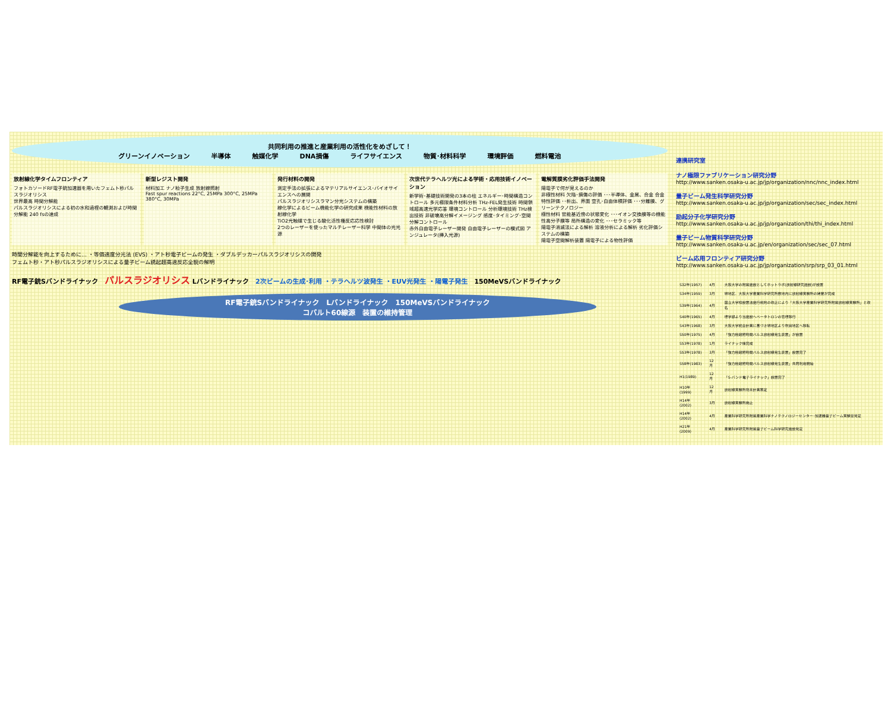共同利用の推進と産業利用の活性化をめざして！
グリーンイノベーション 半導体 触媒化学 DNA損傷 ライフサイエンス 物質･材料科学 環境評価 燃料電池
放射線化学タイムフロンティア
フォトカソードRF電子銃加速器を用いたフェムト秒パルスラジオリシス
世界最高 時間分解能
パルスラジオリシスによる初の水和過程の観測および時間分解能 240 fsの達成
新型レジスト開発
材料加工 ナノ粒子生成 放射線照射
Fast spur reactions 22°C, 25MPa 300°C, 25MPa 380°C, 30MPa
発行材料の開発
測定手法の拡張によるマテリアルサイエンス･バイオサイエンスへの展開
パルスラジオリシスラマン分光システムの構築
線化学によるビーム機能化学の研究成果 機能性材料の放射線化学
TiO2光触媒で生じる酸化活性種反応応性検討
2つのレーザーを使ったマルチレーザー科学 中間体の光光源
次世代テラヘルツ光による学術・応用技術イノベーション
新学術･基礎技術開発の3本の柱 エネルギー･時間構造コントロール 多元極限条件材料分析 THz-FEL発生技術 時間領域超高速光学応答 環境コントロール 分析環境技術 THz検出技術 非破壊高分解イメージング 感度･タイミング･空間分解コントロール
赤外自由電子レーザー開発 自由電子レーザーの模式図 アンジュレータ(挿入光源)
電解質膜劣化評価手法開発
陽電子で何が見えるのか
非極性材料 欠陥･損傷の評価 ･･･半導体、金属、合金 合金特性評価 ･･析出、界面 空孔･自由体積評価 ･･･分離膜、グリーンテクノロジー
極性材料 官能基近傍の状態変化 ･･･イオン交換膜等の機能性高分子膜等 局所構造の変化 ･･･セラミック等
陽電子消滅法による解析 溶液分析による解析 劣化評価システムの構築
陽電子空間解析装置 陽電子による物性評価
時間分解能を向上するために… ・等価速度分光法 (EVS) ・アト秒電子ビームの発生 ・ダブルデッカーパルスラジオリシスの開発
フェムト秒・アト秒パルスラジオリシスによる量子ビーム誘起超高速反応全貌の解明
RF電子銃Sバンドライナック　パルスラジオリシス Lバンドライナック　2次ビームの生成･利用 ・テラヘルツ波発生 ・EUV光発生 ・陽電子発生　150MeVSバンドライナック
RF電子銃Sバンドライナック　Lバンドライナック　150MeVSバンドライナック
コバルト60線源　装置の維持管理
連携研究室
ナノ極限ファブリケーション研究分野
http://www.sanken.osaka-u.ac.jp/jp/organization/nnc/nnc_index.html
量子ビーム発生科学研究分野
http://www.sanken.osaka-u.ac.jp/jp/organization/sec/sec_index.html
励起分子化学研究分野
http://www.sanken.osaka-u.ac.jp/jp/organization/thi/thi_index.html
量子ビーム物質科学研究分野
http://www.sanken.osaka-u.ac.jp/en/organization/sec/sec_07.html
ビーム応用フロンティア研究分野
http://www.sanken.osaka-u.ac.jp/jp/organization/srp/srp_03_01.html
| S32年(1957) | 4月 | 大阪大学の附属施設としてホットラボ(放射線研究施設)が設置 |
| S34年(1959) | 3月 | 堺地区、大阪大学産業科学研究所敷地内に放射線実験所の建屋が完成 |
| S39年(1964) | 4月 | 国立大学校設置法施行規則の改正により「大阪大学産業科学研究所附属放射線実験所」と改名 |
| S40年(1965) | 4月 | 理学部より当施設へベータトロンの管理移行 |
| S43年(1968) | 3月 | 大阪大学統合計画に基づき堺地区より吹田地区へ移転 |
| S50年(1975) | 4月 | 「強力極超短時間パルス放射線発生装置」が設置 |
| S53年(1978) | 1月 | ライナック棟完成 |
| S53年(1978) | 3月 | 「強力極超短時間パルス放射線発生装置」設置完了 |
| S58年(1983) | 12月 | 「強力極超短時間パルス放射線発生装置」共同利用開始 |
| H1(1989) | 12月 | 「S-バンド電子ライナック」設置完了 |
| H10年(1999) | 12月 | 放射線実験所将来計画策定 |
| H14年(2002) | 3月 | 放射線実験所廃止 |
| H14年(2002) | 4月 | 産業科学研究所附属産業科学ナノテクノロジーセンター･加速器量子ビーム実験室発足 |
| H21年(2009) | 4月 | 産業科学研究所附属量子ビーム科学研究施設発足 |